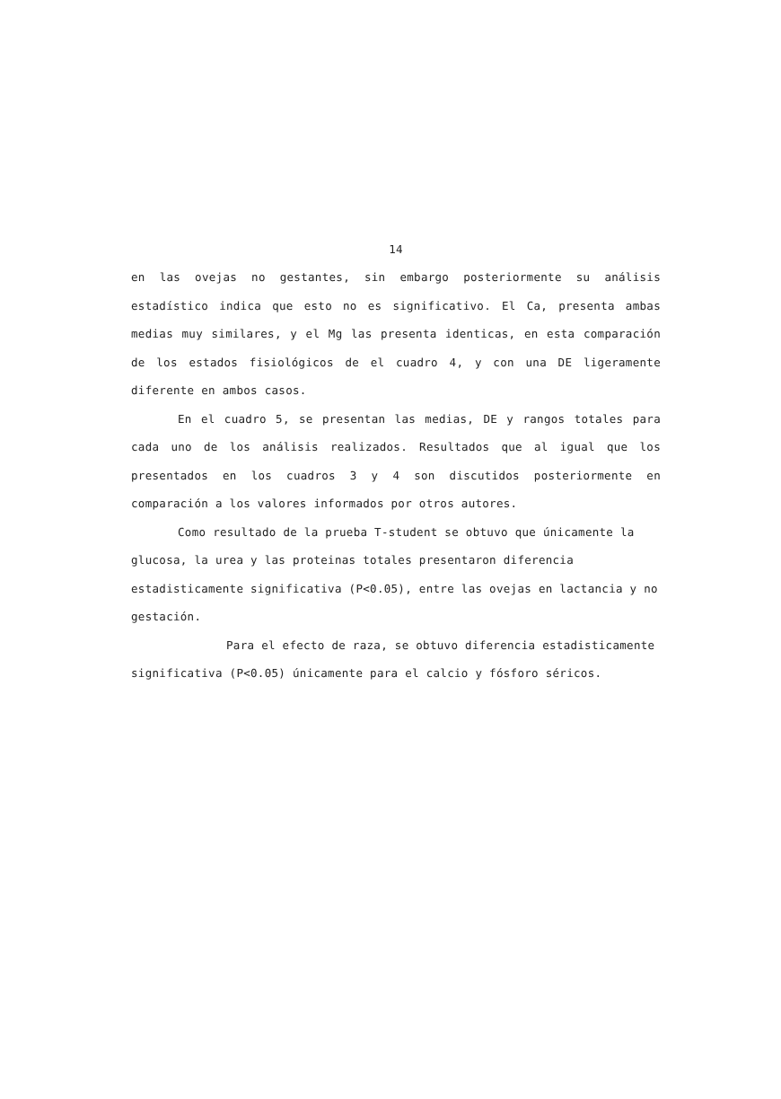14
en las ovejas no gestantes, sin embargo posteriormente su análisis estadístico indica que esto no es significativo. El Ca, presenta ambas medias muy similares, y el Mg las presenta identicas, en esta comparación de los estados fisiológicos de el cuadro 4, y con una DE ligeramente diferente en ambos casos.
En el cuadro 5, se presentan las medias, DE y rangos totales para cada uno de los análisis realizados. Resultados que al igual que los presentados en los cuadros 3 y 4 son discutidos posteriormente en comparación a los valores informados por otros autores.
Como resultado de la prueba T-student se obtuvo que únicamente la glucosa, la urea y las proteinas totales presentaron diferencia estadisticamente significativa (P<0.05), entre las ovejas en lactancia y no gestación.
Para el efecto de raza, se obtuvo diferencia estadisticamente significativa (P<0.05) únicamente para el calcio y fósforo séricos.